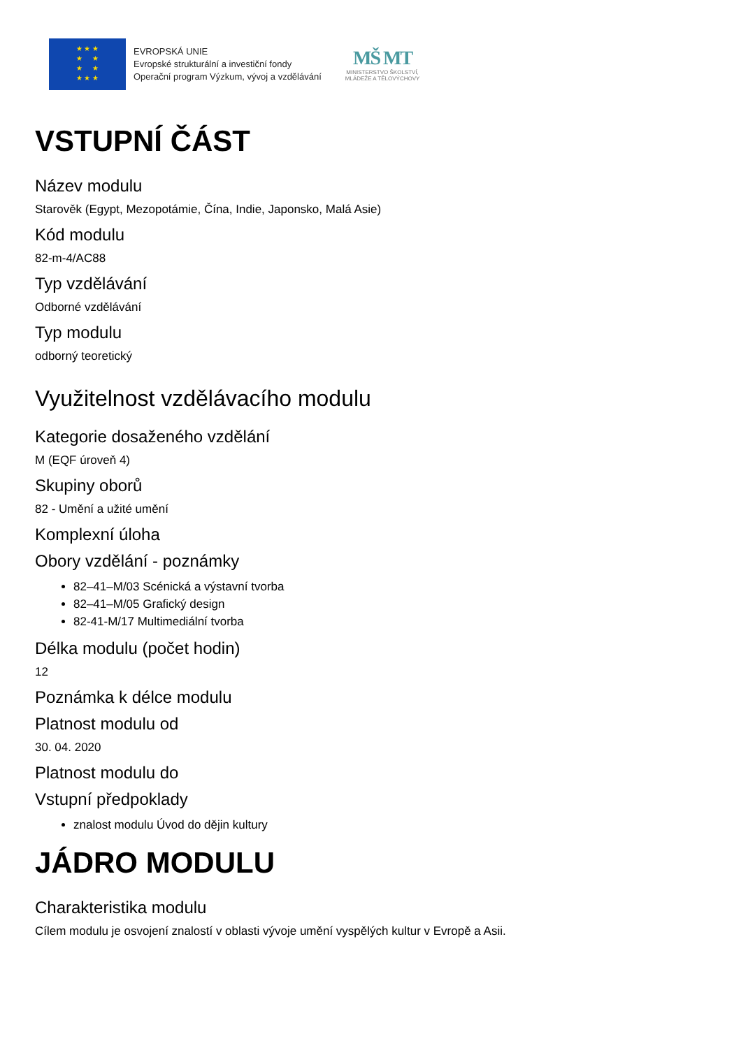★ ★ ★
★ ★
★ ★
★ ★ ★
EVROPSKÁ UNIE
Evropské strukturální a investiční fondy
Operační program Výzkum, vývoj a vzdělávání
MŠ MT
MINISTERSTVO ŠKOLSTVÍ,
MLÁDEŽE A TĚLOVÝCHOVY
VSTUPNÍ ČÁST
Název modulu
Starověk (Egypt, Mezopotámie, Čína, Indie, Japonsko, Malá Asie)
Kód modulu
82-m-4/AC88
Typ vzdělávání
Odborné vzdělávání
Typ modulu
odborný teoretický
Využitelnost vzdělávacího modulu
Kategorie dosaženého vzdělání
M (EQF úroveň 4)
Skupiny oborů
82 - Umění a užité umění
Komplexní úloha
Obory vzdělání - poznámky
82–41–M/03 Scénická a výstavní tvorba
82–41–M/05 Grafický design
82-41-M/17 Multimediální tvorba
Délka modulu (počet hodin)
12
Poznámka k délce modulu
Platnost modulu od
30. 04. 2020
Platnost modulu do
Vstupní předpoklady
znalost modulu Úvod do dějin kultury
JÁDRO MODULU
Charakteristika modulu
Cílem modulu je osvojení znalostí v oblasti vývoje umění vyspělých kultur v Evropě a Asii.